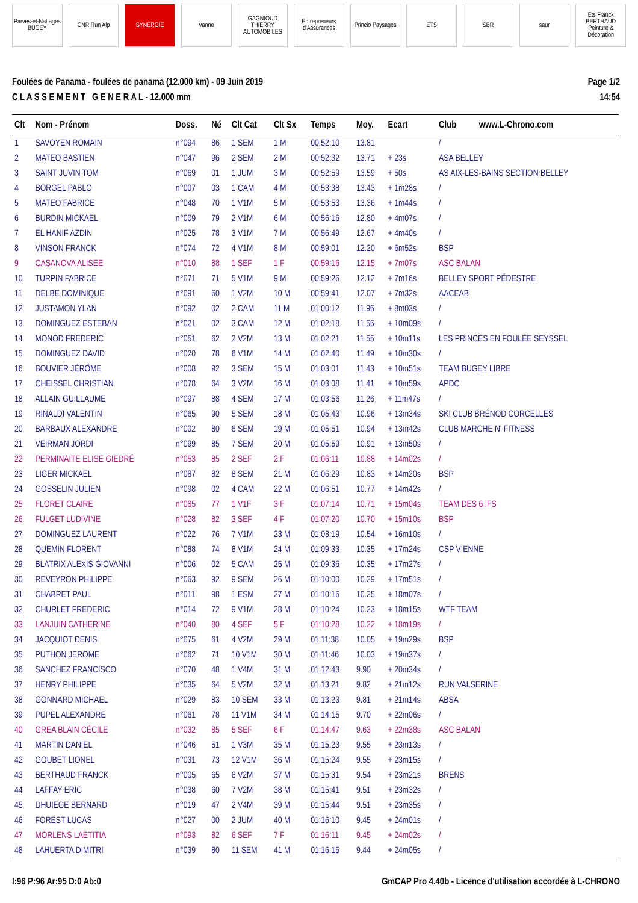Parves-et-Nattages BUGEY
CNR Run Alp SYNERGIE Vanne
GAGNIOUD THIERRY AUTOMOBILES
Entrepreneurs d'Assurances
Princio Paysages
ETS SBR saur
Ets Franck BERTHAUD Peinture & Décoration
Foulées de Panama - foulées de panama (12.000 km) - 09 Juin 2019
C L A S S E M E N T G E N E R A L - 12.000 mm
Page 1/2
14:54
| Clt | Nom - Prénom | Doss. | Né | Clt Cat | Clt Sx | Temps | Moy. | Ecart | Club | www.L-Chrono.com |
| --- | --- | --- | --- | --- | --- | --- | --- | --- | --- | --- |
| 1 | SAVOYEN ROMAIN | n°094 | 86 | 1 SEM | 1 M | 00:52:10 | 13.81 | | / | |
| 2 | MATEO BASTIEN | n°047 | 96 | 2 SEM | 2 M | 00:52:32 | 13.71 | + 23s | ASA BELLEY | |
| 3 | SAINT JUVIN TOM | n°069 | 01 | 1 JUM | 3 M | 00:52:59 | 13.59 | + 50s | AS AIX-LES-BAINS SECTION BELLEY | |
| 4 | BORGEL PABLO | n°007 | 03 | 1 CAM | 4 M | 00:53:38 | 13.43 | + 1m28s | / | |
| 5 | MATEO FABRICE | n°048 | 70 | 1 V1M | 5 M | 00:53:53 | 13.36 | + 1m44s | / | |
| 6 | BURDIN MICKAEL | n°009 | 79 | 2 V1M | 6 M | 00:56:16 | 12.80 | + 4m07s | / | |
| 7 | EL HANIF AZDIN | n°025 | 78 | 3 V1M | 7 M | 00:56:49 | 12.67 | + 4m40s | / | |
| 8 | VINSON FRANCK | n°074 | 72 | 4 V1M | 8 M | 00:59:01 | 12.20 | + 6m52s | BSP | |
| 9 | CASANOVA ALISEE | n°010 | 88 | 1 SEF | 1 F | 00:59:16 | 12.15 | + 7m07s | ASC BALAN | |
| 10 | TURPIN FABRICE | n°071 | 71 | 5 V1M | 9 M | 00:59:26 | 12.12 | + 7m16s | BELLEY SPORT PÉDESTRE | |
| 11 | DELBE DOMINIQUE | n°091 | 60 | 1 V2M | 10 M | 00:59:41 | 12.07 | + 7m32s | AACEAB | |
| 12 | JUSTAMON YLAN | n°092 | 02 | 2 CAM | 11 M | 01:00:12 | 11.96 | + 8m03s | / | |
| 13 | DOMINGUEZ ESTEBAN | n°021 | 02 | 3 CAM | 12 M | 01:02:18 | 11.56 | + 10m09s | / | |
| 14 | MONOD FREDERIC | n°051 | 62 | 2 V2M | 13 M | 01:02:21 | 11.55 | + 10m11s | LES PRINCES EN FOULÉE SEYSSEL | |
| 15 | DOMINGUEZ DAVID | n°020 | 78 | 6 V1M | 14 M | 01:02:40 | 11.49 | + 10m30s | / | |
| 16 | BOUVIER JÉRÔME | n°008 | 92 | 3 SEM | 15 M | 01:03:01 | 11.43 | + 10m51s | TEAM BUGEY LIBRE | |
| 17 | CHEISSEL CHRISTIAN | n°078 | 64 | 3 V2M | 16 M | 01:03:08 | 11.41 | + 10m59s | APDC | |
| 18 | ALLAIN GUILLAUME | n°097 | 88 | 4 SEM | 17 M | 01:03:56 | 11.26 | + 11m47s | / | |
| 19 | RINALDI VALENTIN | n°065 | 90 | 5 SEM | 18 M | 01:05:43 | 10.96 | + 13m34s | SKI CLUB BRÉNOD CORCELLES | |
| 20 | BARBAUX ALEXANDRE | n°002 | 80 | 6 SEM | 19 M | 01:05:51 | 10.94 | + 13m42s | CLUB MARCHE N' FITNESS | |
| 21 | VEIRMAN JORDI | n°099 | 85 | 7 SEM | 20 M | 01:05:59 | 10.91 | + 13m50s | / | |
| 22 | PERMINAITE ELISE GIEDRÉ | n°053 | 85 | 2 SEF | 2 F | 01:06:11 | 10.88 | + 14m02s | / | |
| 23 | LIGER MICKAEL | n°087 | 82 | 8 SEM | 21 M | 01:06:29 | 10.83 | + 14m20s | BSP | |
| 24 | GOSSELIN JULIEN | n°098 | 02 | 4 CAM | 22 M | 01:06:51 | 10.77 | + 14m42s | / | |
| 25 | FLORET CLAIRE | n°085 | 77 | 1 V1F | 3 F | 01:07:14 | 10.71 | + 15m04s | TEAM DES 6 IFS | |
| 26 | FULGET LUDIVINE | n°028 | 82 | 3 SEF | 4 F | 01:07:20 | 10.70 | + 15m10s | BSP | |
| 27 | DOMINGUEZ LAURENT | n°022 | 76 | 7 V1M | 23 M | 01:08:19 | 10.54 | + 16m10s | / | |
| 28 | QUEMIN FLORENT | n°088 | 74 | 8 V1M | 24 M | 01:09:33 | 10.35 | + 17m24s | CSP VIENNE | |
| 29 | BLATRIX ALEXIS GIOVANNI | n°006 | 02 | 5 CAM | 25 M | 01:09:36 | 10.35 | + 17m27s | / | |
| 30 | REVEYRON PHILIPPE | n°063 | 92 | 9 SEM | 26 M | 01:10:00 | 10.29 | + 17m51s | / | |
| 31 | CHABRET PAUL | n°011 | 98 | 1 ESM | 27 M | 01:10:16 | 10.25 | + 18m07s | / | |
| 32 | CHURLET FREDERIC | n°014 | 72 | 9 V1M | 28 M | 01:10:24 | 10.23 | + 18m15s | WTF TEAM | |
| 33 | LANJUIN CATHERINE | n°040 | 80 | 4 SEF | 5 F | 01:10:28 | 10.22 | + 18m19s | / | |
| 34 | JACQUIOT DENIS | n°075 | 61 | 4 V2M | 29 M | 01:11:38 | 10.05 | + 19m29s | BSP | |
| 35 | PUTHON JEROME | n°062 | 71 | 10 V1M | 30 M | 01:11:46 | 10.03 | + 19m37s | / | |
| 36 | SANCHEZ FRANCISCO | n°070 | 48 | 1 V4M | 31 M | 01:12:43 | 9.90 | + 20m34s | / | |
| 37 | HENRY PHILIPPE | n°035 | 64 | 5 V2M | 32 M | 01:13:21 | 9.82 | + 21m12s | RUN VALSERINE | |
| 38 | GONNARD MICHAEL | n°029 | 83 | 10 SEM | 33 M | 01:13:23 | 9.81 | + 21m14s | ABSA | |
| 39 | PUPEL ALEXANDRE | n°061 | 78 | 11 V1M | 34 M | 01:14:15 | 9.70 | + 22m06s | / | |
| 40 | GREA BLAIN CÉCILE | n°032 | 85 | 5 SEF | 6 F | 01:14:47 | 9.63 | + 22m38s | ASC BALAN | |
| 41 | MARTIN DANIEL | n°046 | 51 | 1 V3M | 35 M | 01:15:23 | 9.55 | + 23m13s | / | |
| 42 | GOUBET LIONEL | n°031 | 73 | 12 V1M | 36 M | 01:15:24 | 9.55 | + 23m15s | / | |
| 43 | BERTHAUD FRANCK | n°005 | 65 | 6 V2M | 37 M | 01:15:31 | 9.54 | + 23m21s | BRENS | |
| 44 | LAFFAY ERIC | n°038 | 60 | 7 V2M | 38 M | 01:15:41 | 9.51 | + 23m32s | / | |
| 45 | DHUIEGE BERNARD | n°019 | 47 | 2 V4M | 39 M | 01:15:44 | 9.51 | + 23m35s | / | |
| 46 | FOREST LUCAS | n°027 | 00 | 2 JUM | 40 M | 01:16:10 | 9.45 | + 24m01s | / | |
| 47 | MORLENS LAETITIA | n°093 | 82 | 6 SEF | 7 F | 01:16:11 | 9.45 | + 24m02s | / | |
| 48 | LAHUERTA DIMITRI | n°039 | 80 | 11 SEM | 41 M | 01:16:15 | 9.44 | + 24m05s | / | |
I:96 P:96 Ar:95 D:0 Ab:0 GmCAP Pro 4.40b - Licence d'utilisation accordée à L-CHRONO